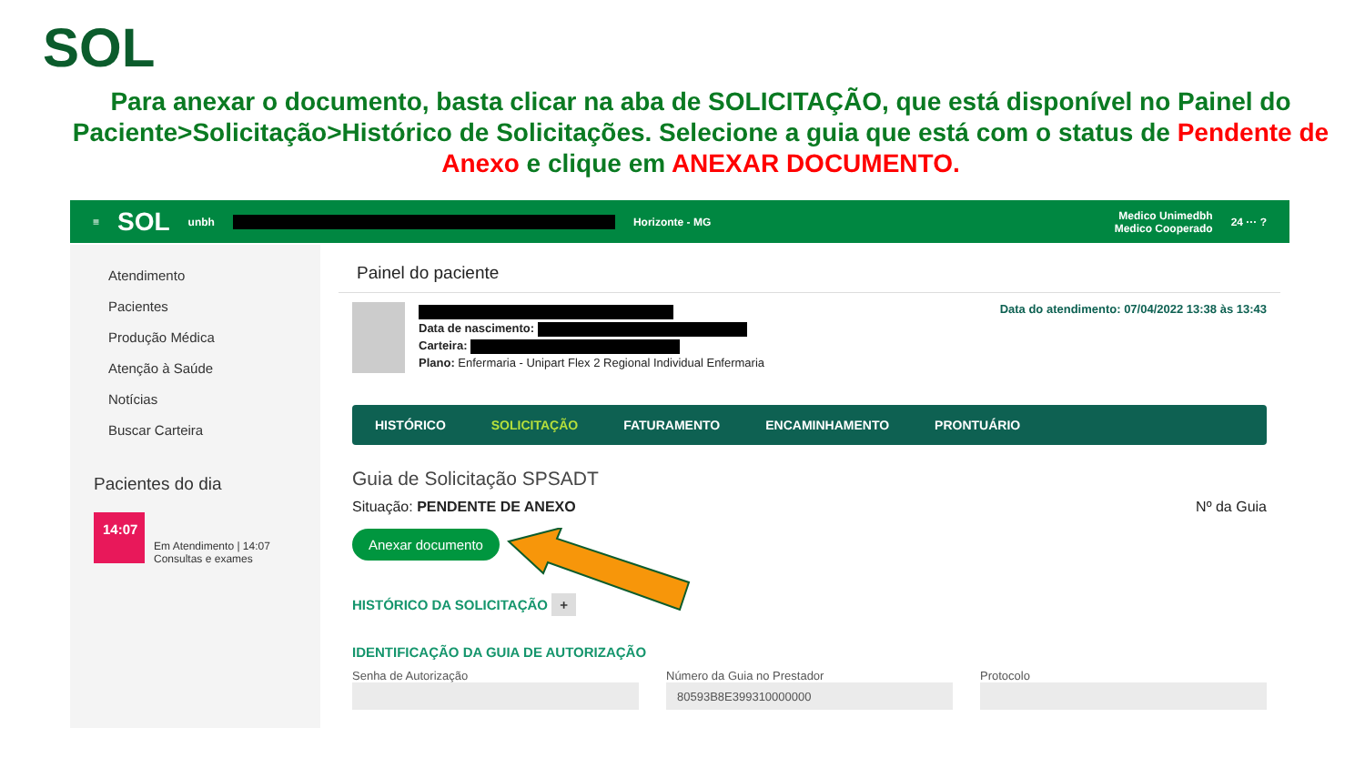SOL
Para anexar o documento, basta clicar na aba de SOLICITAÇÃO, que está disponível no Painel do Paciente>Solicitação>Histórico de Solicitações. Selecione a guia que está com o status de Pendente de Anexo e clique em ANEXAR DOCUMENTO.
≡ SOL unbh Horizonte - MG Medico Unimedbh
Medico Cooperado 24 ··· ?
Atendimento
Pacientes
Produção Médica
Atenção à Saúde
Notícias
Buscar Carteira
Pacientes do dia
14:07
Em Atendimento | 14:07
Consultas e exames
Painel do paciente
Data de nascimento:
Carteira:
Plano: Enfermaria - Unipart Flex 2 Regional Individual Enfermaria
Data do atendimento: 07/04/2022 13:38 às 13:43
HISTÓRICO SOLICITAÇÃO FATURAMENTO ENCAMINHAMENTO PRONTUÁRIO
Guia de Solicitação SPSADT
Situação: PENDENTE DE ANEXO Nº da Guia
Anexar documento
HISTÓRICO DA SOLICITAÇÃO +
IDENTIFICAÇÃO DA GUIA DE AUTORIZAÇÃO
Senha de Autorização Número da Guia no Prestador
80593B8E399310000000
Protocolo